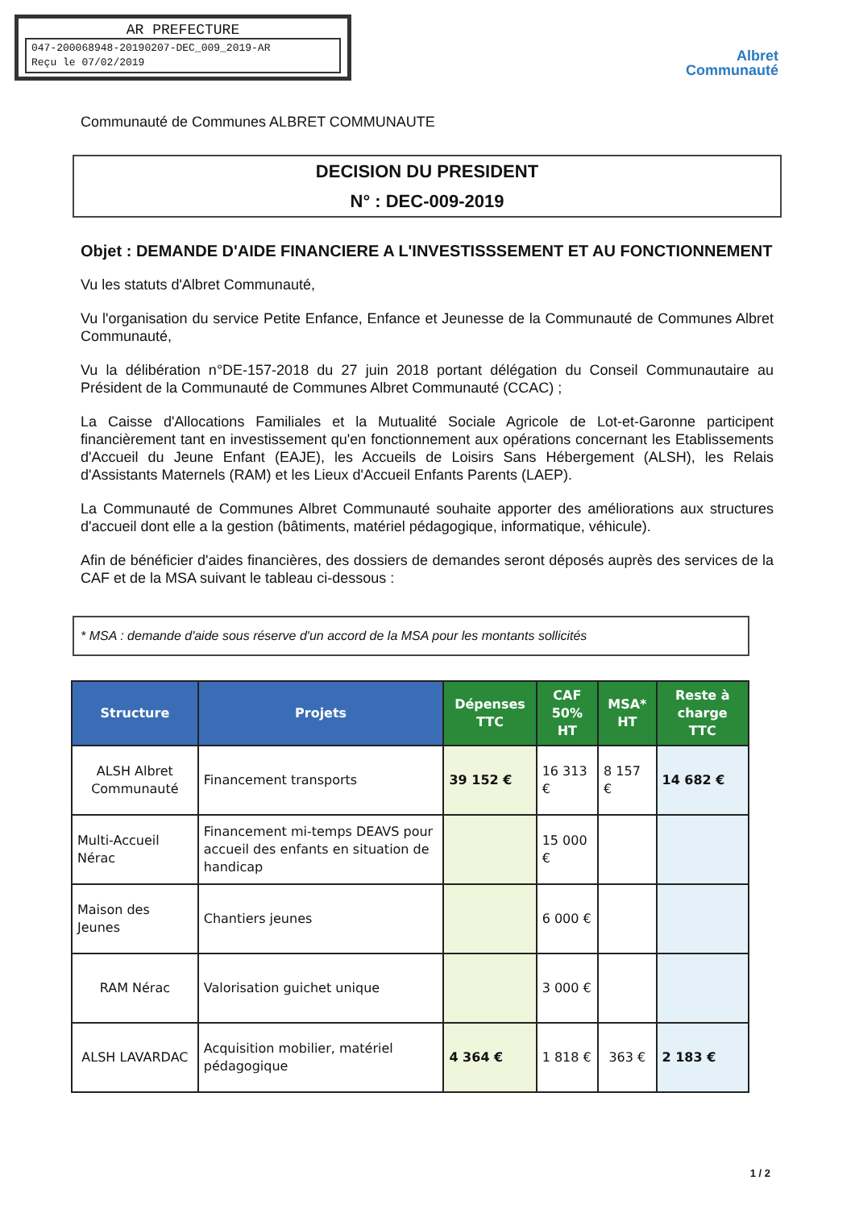AR PREFECTURE
047-200068948-20190207-DEC_009_2019-AR
Reçu le 07/02/2019
Albret
Communauté
Communauté de Communes ALBRET COMMUNAUTE
DECISION DU PRESIDENT
N° : DEC-009-2019
Objet : DEMANDE D'AIDE FINANCIERE A L'INVESTISSSEMENT ET AU FONCTIONNEMENT
Vu les statuts d'Albret Communauté,
Vu l'organisation du service Petite Enfance, Enfance et Jeunesse de la Communauté de Communes Albret Communauté,
Vu la délibération n°DE-157-2018 du 27 juin 2018 portant délégation du Conseil Communautaire au Président de la Communauté de Communes Albret Communauté (CCAC) ;
La Caisse d'Allocations Familiales et la Mutualité Sociale Agricole de Lot-et-Garonne participent financièrement tant en investissement qu'en fonctionnement aux opérations concernant les Etablissements d'Accueil du Jeune Enfant (EAJE), les Accueils de Loisirs Sans Hébergement (ALSH), les Relais d'Assistants Maternels (RAM) et les Lieux d'Accueil Enfants Parents (LAEP).
La Communauté de Communes Albret Communauté souhaite apporter des améliorations aux structures d'accueil dont elle a la gestion (bâtiments, matériel pédagogique, informatique, véhicule).
Afin de bénéficier d'aides financières, des dossiers de demandes seront déposés auprès des services de la CAF et de la MSA suivant le tableau ci-dessous :
* MSA : demande d'aide sous réserve d'un accord de la MSA pour les montants sollicités
| Structure | Projets | Dépenses TTC | CAF 50% HT | MSA* HT | Reste à charge TTC |
| --- | --- | --- | --- | --- | --- |
| ALSH Albret Communauté | Financement transports | 39 152 € | 16 313 € | 8 157 € | 14 682 € |
| Multi-Accueil Nérac | Financement mi-temps DEAVS pour accueil des enfants en situation de handicap | | 15 000 € | | |
| Maison des Jeunes | Chantiers jeunes | | 6 000 € | | |
| RAM Nérac | Valorisation guichet unique | | 3 000 € | | |
| ALSH LAVARDAC | Acquisition mobilier, matériel pédagogique | 4 364 € | 1 818 € | 363 € | 2 183 € |
1 / 2